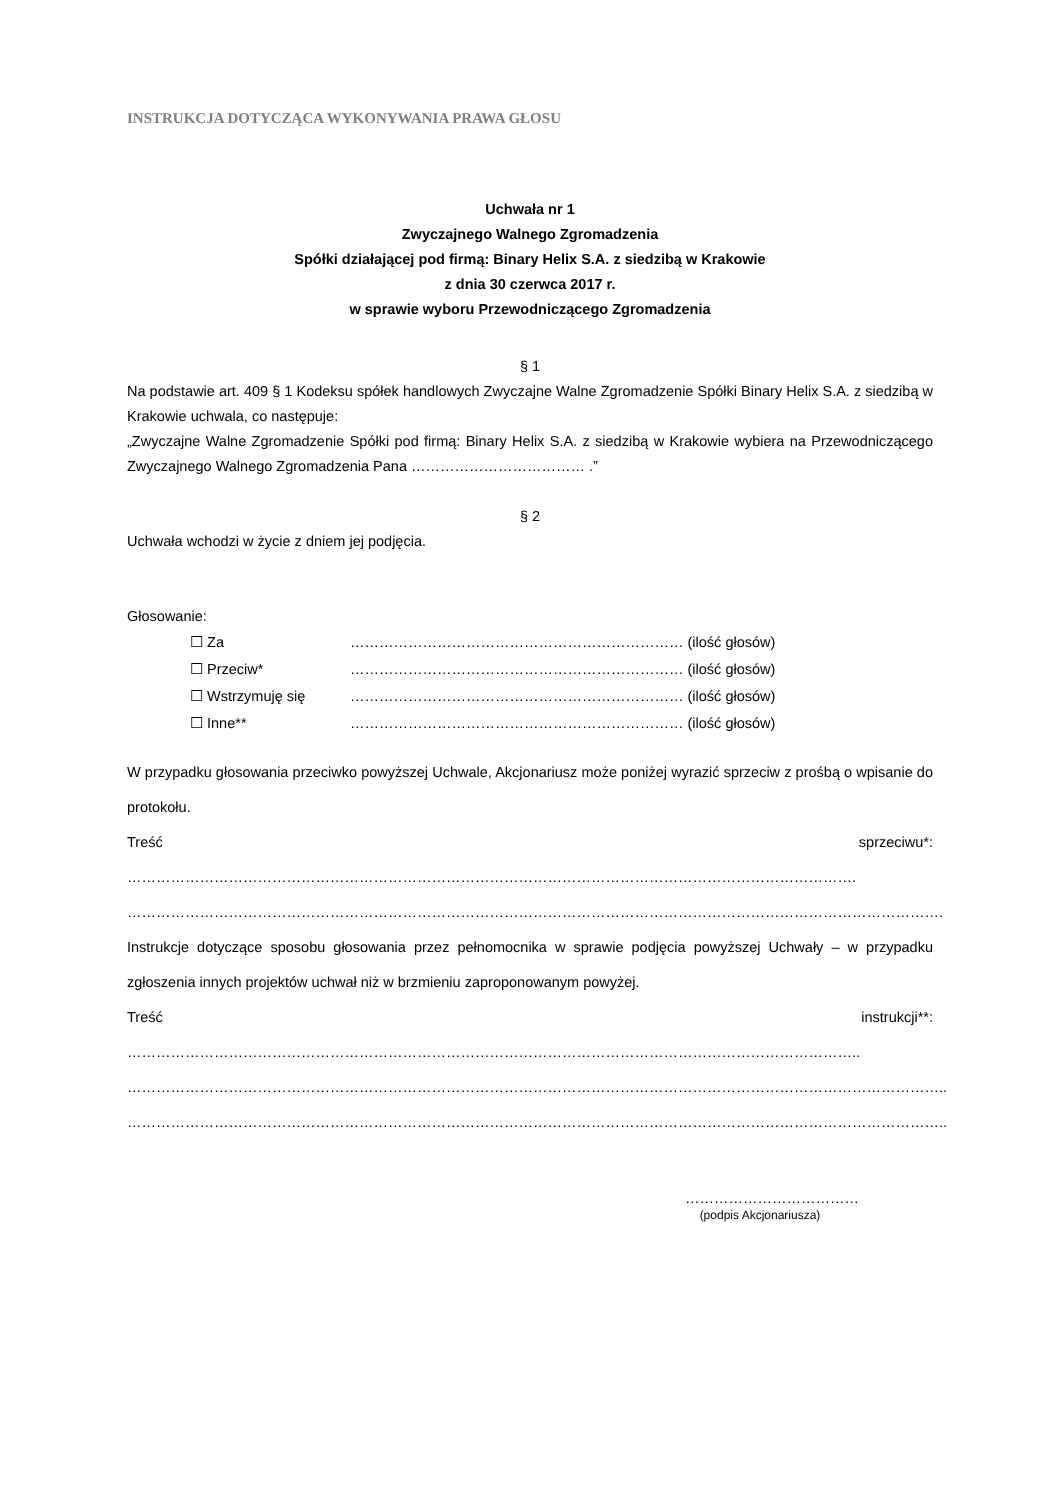INSTRUKCJA DOTYCZĄCA WYKONYWANIA PRAWA GŁOSU
Uchwała nr 1
Zwyczajnego Walnego Zgromadzenia
Spółki działającej pod firmą: Binary Helix S.A. z siedzibą w Krakowie
z dnia 30 czerwca 2017 r.
w sprawie wyboru Przewodniczącego Zgromadzenia
§ 1
Na podstawie art. 409 § 1 Kodeksu spółek handlowych Zwyczajne Walne Zgromadzenie Spółki Binary Helix S.A. z siedzibą w Krakowie uchwala, co następuje:
„Zwyczajne Walne Zgromadzenie Spółki pod firmą: Binary Helix S.A. z siedzibą w Krakowie wybiera na Przewodniczącego Zwyczajnego Walnego Zgromadzenia Pana ……………………………… .”
§ 2
Uchwała wchodzi w życie z dniem jej podjęcia.
Głosowanie:
| ☐ Za | …………………………………………………………… (ilość głosów) |
| ☐ Przeciw* | …………………………………………………………… (ilość głosów) |
| ☐ Wstrzymuję się | …………………………………………………………… (ilość głosów) |
| ☐ Inne** | …………………………………………………………… (ilość głosów) |
W przypadku głosowania przeciwko powyższej Uchwale, Akcjonariusz może poniżej wyrazić sprzeciw z prośbą o wpisanie do protokołu.
Treść sprzeciwu*: …………………………………………………………………………………………………………………………………….
…………………………………………………………………………………………………………………………………………………….
Instrukcje dotyczące sposobu głosowania przez pełnomocnika w sprawie podjęcia powyższej Uchwały – w przypadku zgłoszenia innych projektów uchwał niż w brzmieniu zaproponowanym powyżej.
Treść instrukcji**: ……………………………………………………………………………………………………………………………………..
……………………………………………………………………………………………………………………………………………………..
……………………………………………………………………………………………………………………………………………………..
………………………………
(podpis Akcjonariusza)